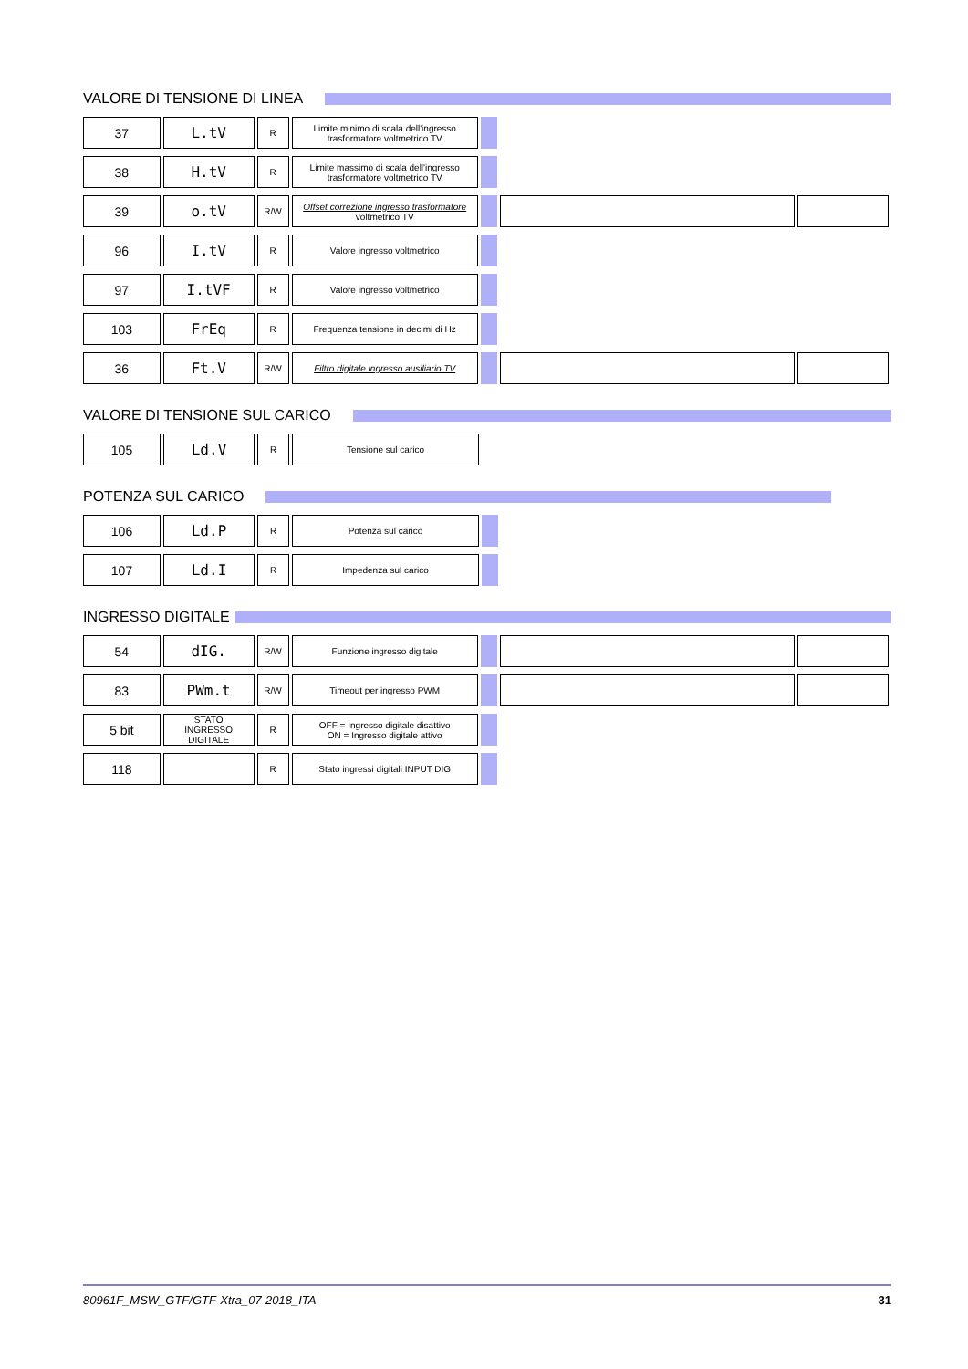VALORE DI TENSIONE DI LINEA
| 37 | L.tV | R | Limite minimo di scala dell'ingresso trasformatore voltmetrico TV | | | |
| 38 | H.tV | R | Limite massimo di scala dell'ingresso trasformatore voltmetrico TV | | | |
| 39 | o.tV | R/W | Offset correzione ingresso trasformatore voltmetrico TV | | | |
| 96 | I.tV | R | Valore ingresso voltmetrico | | | |
| 97 | I.tVF | R | Valore ingresso voltmetrico | | | |
| 103 | FrEq | R | Frequenza tensione in decimi di Hz | | | |
| 36 | Ft.V | R/W | Filtro digitale ingresso ausiliario TV | | | |
VALORE DI TENSIONE SUL CARICO
| 105 | Ld.V | R | Tensione sul carico |
POTENZA SUL CARICO
| 106 | Ld.P | R | Potenza sul carico | |
| 107 | Ld.I | R | Impedenza sul carico | |
INGRESSO DIGITALE
| 54 | dIG. | R/W | Funzione ingresso digitale | | | |
| 83 | PWm.t | R/W | Timeout per ingresso PWM | | | |
| 5 bit | STATO INGRESSO DIGITALE | R | OFF = Ingresso digitale disattivo ON = Ingresso digitale attivo | | | |
| 118 | | R | Stato ingressi digitali INPUT DIG | | | |
80961F_MSW_GTF/GTF-Xtra_07-2018_ITA 31